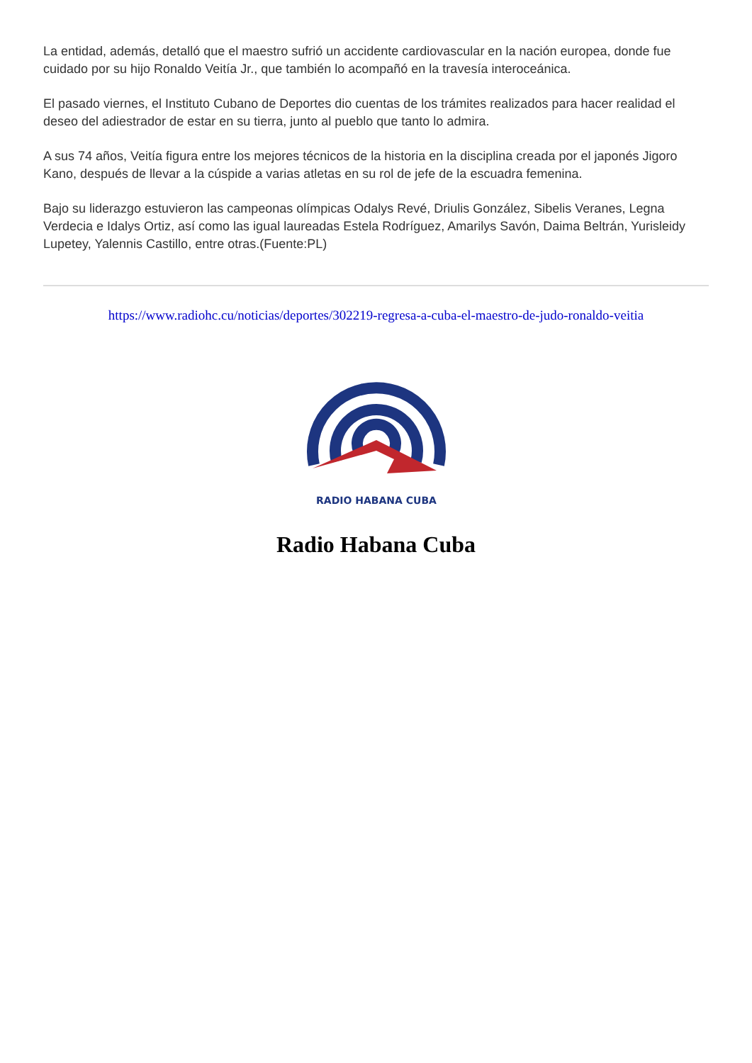La entidad, además, detalló que el maestro sufrió un accidente cardiovascular en la nación europea, donde fue cuidado por su hijo Ronaldo Veitía Jr., que también lo acompañó en la travesía interoceánica.
El pasado viernes, el Instituto Cubano de Deportes dio cuentas de los trámites realizados para hacer realidad el deseo del adiestrador de estar en su tierra, junto al pueblo que tanto lo admira.
A sus 74 años, Veitía figura entre los mejores técnicos de la historia en la disciplina creada por el japonés Jigoro Kano, después de llevar a la cúspide a varias atletas en su rol de jefe de la escuadra femenina.
Bajo su liderazgo estuvieron las campeonas olímpicas Odalys Revé, Driulis González, Sibelis Veranes, Legna Verdecia e Idalys Ortiz, así como las igual laureadas Estela Rodríguez, Amarilys Savón, Daima Beltrán, Yurisleidy Lupetey, Yalennis Castillo, entre otras.(Fuente:PL)
https://www.radiohc.cu/noticias/deportes/302219-regresa-a-cuba-el-maestro-de-judo-ronaldo-veitia
RADIO HABANA CUBA
Radio Habana Cuba